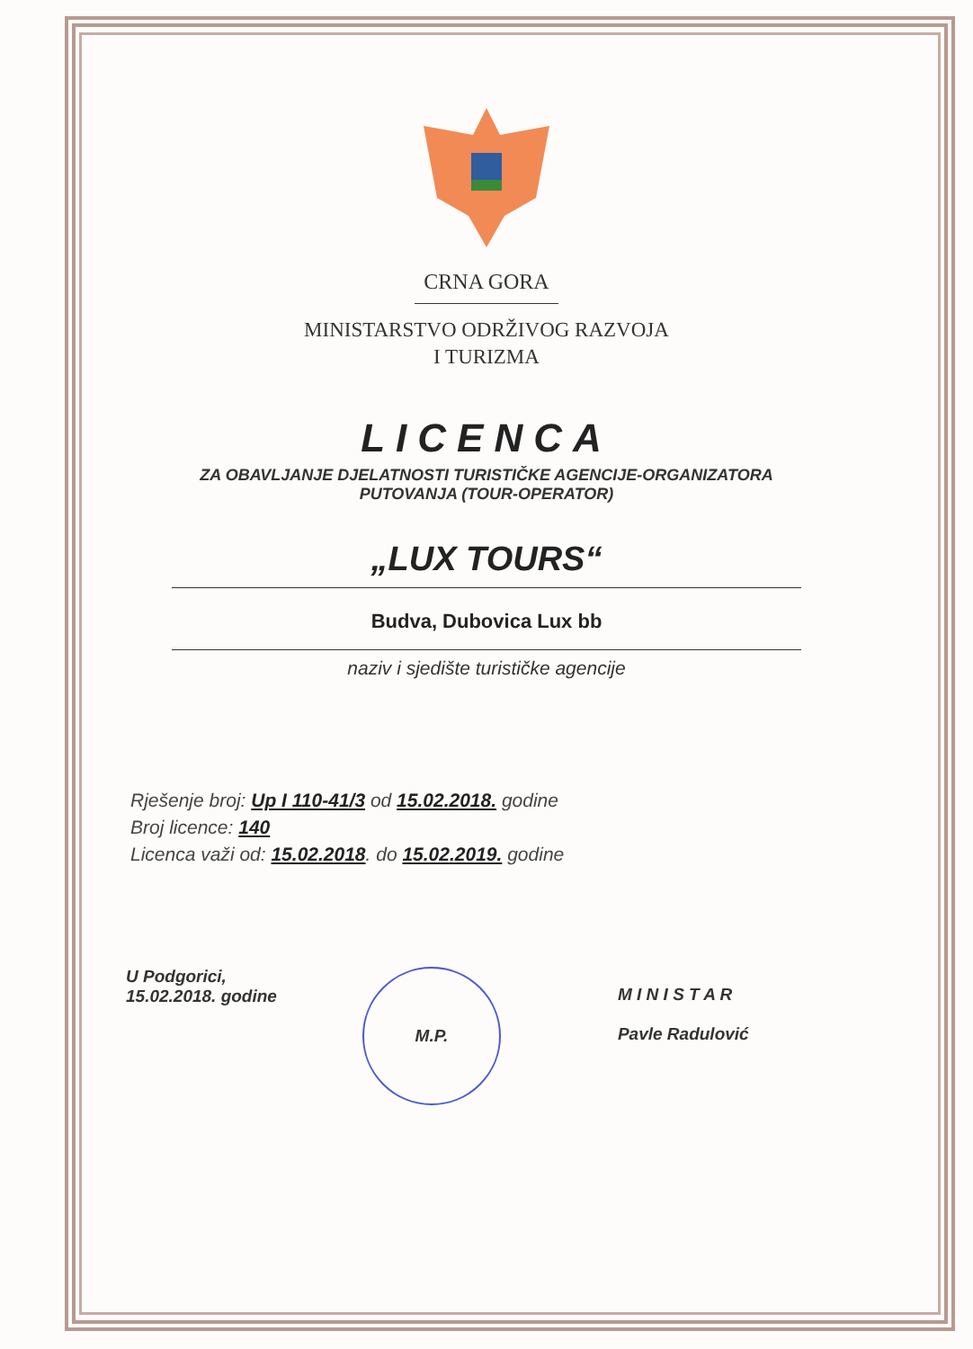CRNA GORA
MINISTARSTVO ODRŽIVOG RAZVOJA
I TURIZMA
LICENCA
ZA OBAVLJANJE DJELATNOSTI TURISTIČKE AGENCIJE-ORGANIZATORA
PUTOVANJA (TOUR-OPERATOR)
„LUX TOURS“
Budva, Dubovica Lux bb
naziv i sjedište turističke agencije
Rješenje broj: Up I 110-41/3 od 15.02.2018. godine
Broj licence: 140
Licenca važi od: 15.02.2018. do 15.02.2019. godine
U Podgorici,
15.02.2018. godine
M.P.
M I N I S T A R
Pavle Radulović